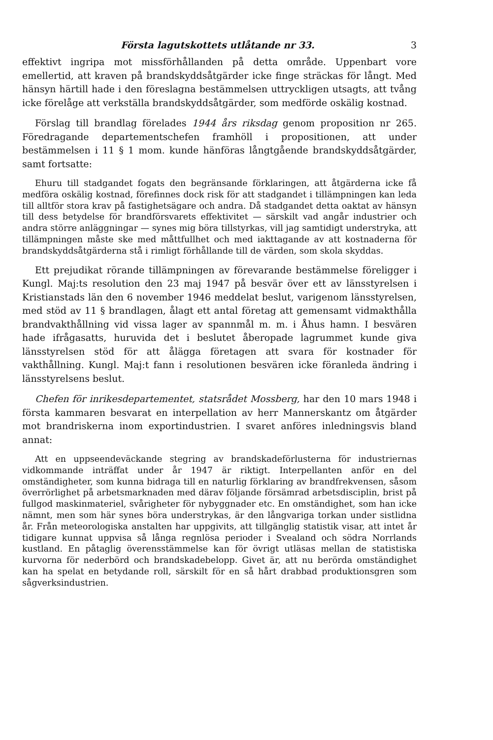Första lagutskottets utlåtande nr 33. 3
effektivt ingripa mot missförhållanden på detta område. Uppenbart vore emellertid, att kraven på brandskyddsåtgärder icke finge sträckas för långt. Med hänsyn härtill hade i den föreslagna bestämmelsen uttryckligen utsagts, att tvång icke förelåge att verkställa brandskyddsåtgärder, som medförde oskälig kostnad.
Förslag till brandlag förelades 1944 års riksdag genom proposition nr 265. Föredragande departementschefen framhöll i propositionen, att under bestämmelsen i 11 § 1 mom. kunde hänföras långtgående brandskyddsåtgärder, samt fortsatte:
Ehuru till stadgandet fogats den begränsande förklaringen, att åtgärderna icke få medföra oskälig kostnad, förefinnes dock risk för att stadgandet i tillämpningen kan leda till alltför stora krav på fastighetsägare och andra. Då stadgandet detta oaktat av hänsyn till dess betydelse för brandförsvarets effektivitet — särskilt vad angår industrier och andra större anläggningar — synes mig böra tillstyrkas, vill jag samtidigt understryka, att tillämpningen måste ske med måttfullhet och med iakttagande av att kostnaderna för brandskyddsåtgärderna stå i rimligt förhållande till de värden, som skola skyddas.
Ett prejudikat rörande tillämpningen av förevarande bestämmelse föreligger i Kungl. Maj:ts resolution den 23 maj 1947 på besvär över ett av länsstyrelsen i Kristianstads län den 6 november 1946 meddelat beslut, varigenom länsstyrelsen, med stöd av 11 § brandlagen, ålagt ett antal företag att gemensamt vidmakthålla brandvakthållning vid vissa lager av spannmål m. m. i Åhus hamn. I besvären hade ifrågasatts, huruvida det i beslutet åberopade lagrummet kunde giva länsstyrelsen stöd för att ålägga företagen att svara för kostnader för vakthållning. Kungl. Maj:t fann i resolutionen besvären icke föranleda ändring i länsstyrelsens beslut.
Chefen för inrikesdepartementet, statsrådet Mossberg, har den 10 mars 1948 i första kammaren besvarat en interpellation av herr Mannerskantz om åtgärder mot brandriskerna inom exportindustrien. I svaret anföres inledningsvis bland annat:
Att en uppseendeväckande stegring av brandskadeförlusterna för industriernas vidkommande inträffat under år 1947 är riktigt. Interpellanten anför en del omständigheter, som kunna bidraga till en naturlig förklaring av brandfrekvensen, såsom överrörlighet på arbetsmarknaden med därav följande försämrad arbetsdisciplin, brist på fullgod maskinmateriel, svårigheter för nybyggnader etc. En omständighet, som han icke nämnt, men som här synes böra understrykas, är den långvariga torkan under sistlidna år. Från meteorologiska anstalten har uppgivits, att tillgänglig statistik visar, att intet år tidigare kunnat uppvisa så långa regnlösa perioder i Svealand och södra Norrlands kustland. En påtaglig överensstämmelse kan för övrigt utläsas mellan de statistiska kurvorna för nederbörd och brandskadebelopp. Givet är, att nu berörda omständighet kan ha spelat en betydande roll, särskilt för en så hårt drabbad produktionsgren som sågverksindustrien.